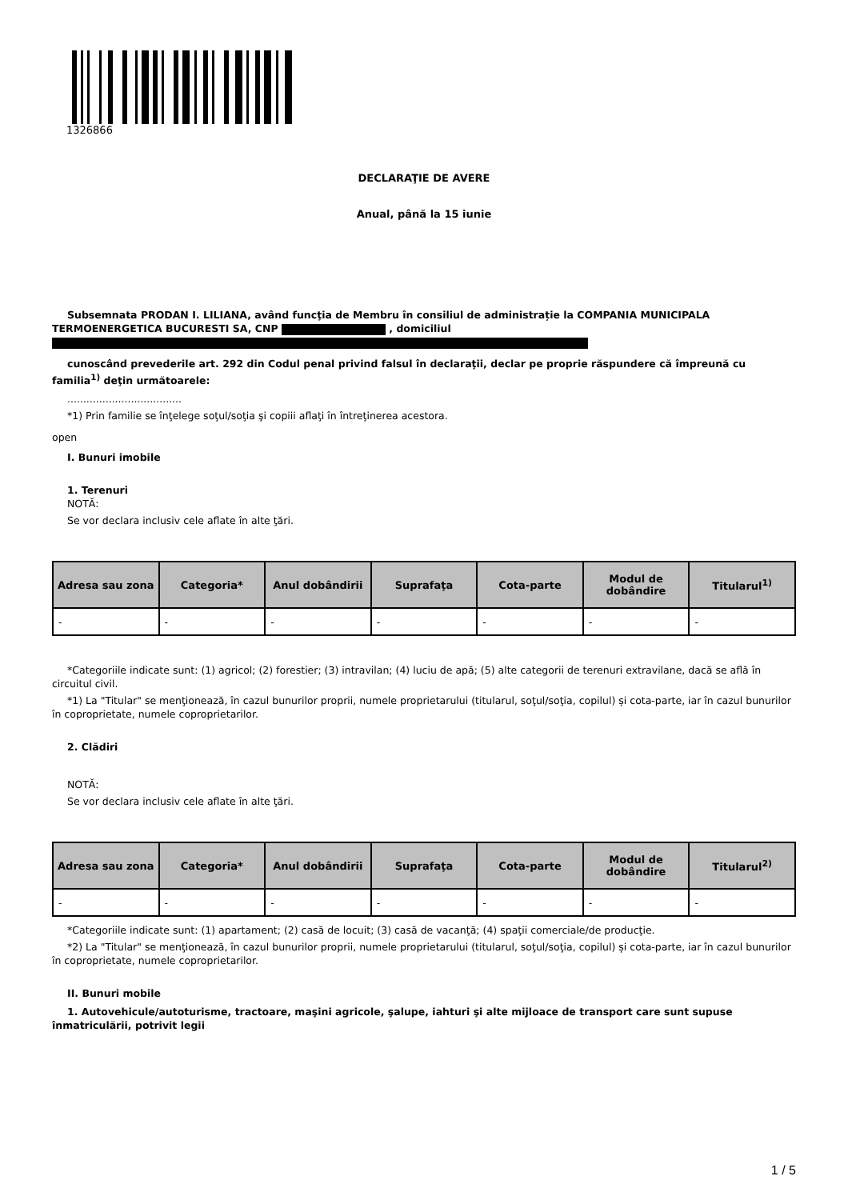1326866
DECLARAŢIE DE AVERE
Anual, până la 15 iunie
Subsemnata PRODAN I. LILIANA, având funcţia de Membru în consiliul de administrație la COMPANIA MUNICIPALA TERMOENERGETICA BUCURESTI SA, CNP , domiciliul
cunoscând prevederile art. 292 din Codul penal privind falsul în declaraţii, declar pe proprie răspundere că împreună cu familia<sup>1)</sup> deţin următoarele:
....................................
*1) Prin familie se înţelege soţul/soţia şi copiii aflaţi în întreţinerea acestora.
open
I. Bunuri imobile
1. Terenuri
NOTĂ:
Se vor declara inclusiv cele aflate în alte ţări.
| Adresa sau zona | Categoria* | Anul dobândirii | Suprafaţa | Cota-parte | Modul de dobândire | Titularul<sup>1)</sup> |
| --- | --- | --- | --- | --- | --- | --- |
| - | - | - | - | - | - | - |
*Categoriile indicate sunt: (1) agricol; (2) forestier; (3) intravilan; (4) luciu de apă; (5) alte categorii de terenuri extravilane, dacă se află în circuitul civil.
*1) La "Titular" se menţionează, în cazul bunurilor proprii, numele proprietarului (titularul, soţul/soţia, copilul) și cota-parte, iar în cazul bunurilor în coproprietate, numele coproprietarilor.
2. Clădiri
NOTĂ:
Se vor declara inclusiv cele aflate în alte ţări.
| Adresa sau zona | Categoria* | Anul dobândirii | Suprafaţa | Cota-parte | Modul de dobândire | Titularul<sup>2)</sup> |
| --- | --- | --- | --- | --- | --- | --- |
| - | - | - | - | - | - | - |
*Categoriile indicate sunt: (1) apartament; (2) casă de locuit; (3) casă de vacanţă; (4) spaţii comerciale/de producţie.
*2) La "Titular" se menţionează, în cazul bunurilor proprii, numele proprietarului (titularul, soţul/soţia, copilul) și cota-parte, iar în cazul bunurilor în coproprietate, numele coproprietarilor.
II. Bunuri mobile
1. Autovehicule/autoturisme, tractoare, maşini agricole, şalupe, iahturi şi alte mijloace de transport care sunt supuse înmatriculării, potrivit legii
1 / 5